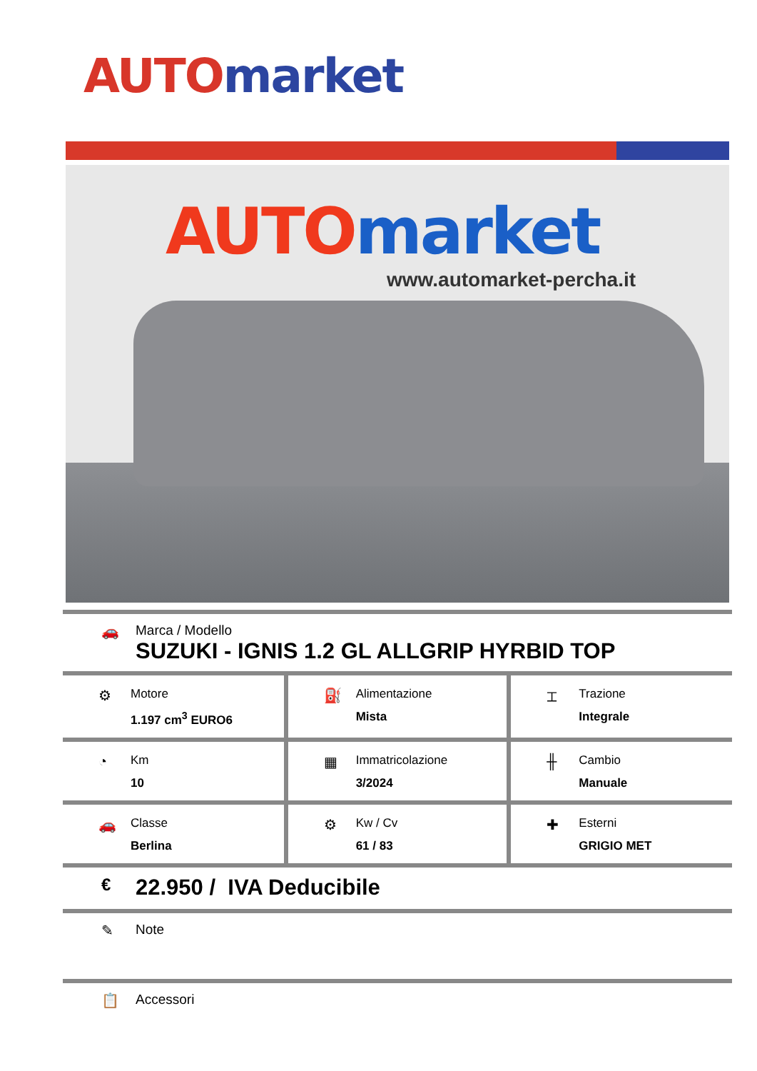AUTO market
AUTO market
www.automarket-percha.it
🚗 Marca / Modello
SUZUKI - IGNIS 1.2 GL ALLGRIP HYRBID TOP
| ⚙ Motore 1.197 cm<sup>3</sup> EURO6 | ⛽ Alimentazione Mista | ⌶ Trazione Integrale |
| ◔ Km 10 | ▦ Immatricolazione 3/2024 | ╫ Cambio Manuale |
| 🚗 Classe Berlina | ⚙ Kw / Cv 61 / 83 | ✚ Esterni GRIGIO MET |
€
22.950 / IVA Deducibile
✎ Note
📋 Accessori